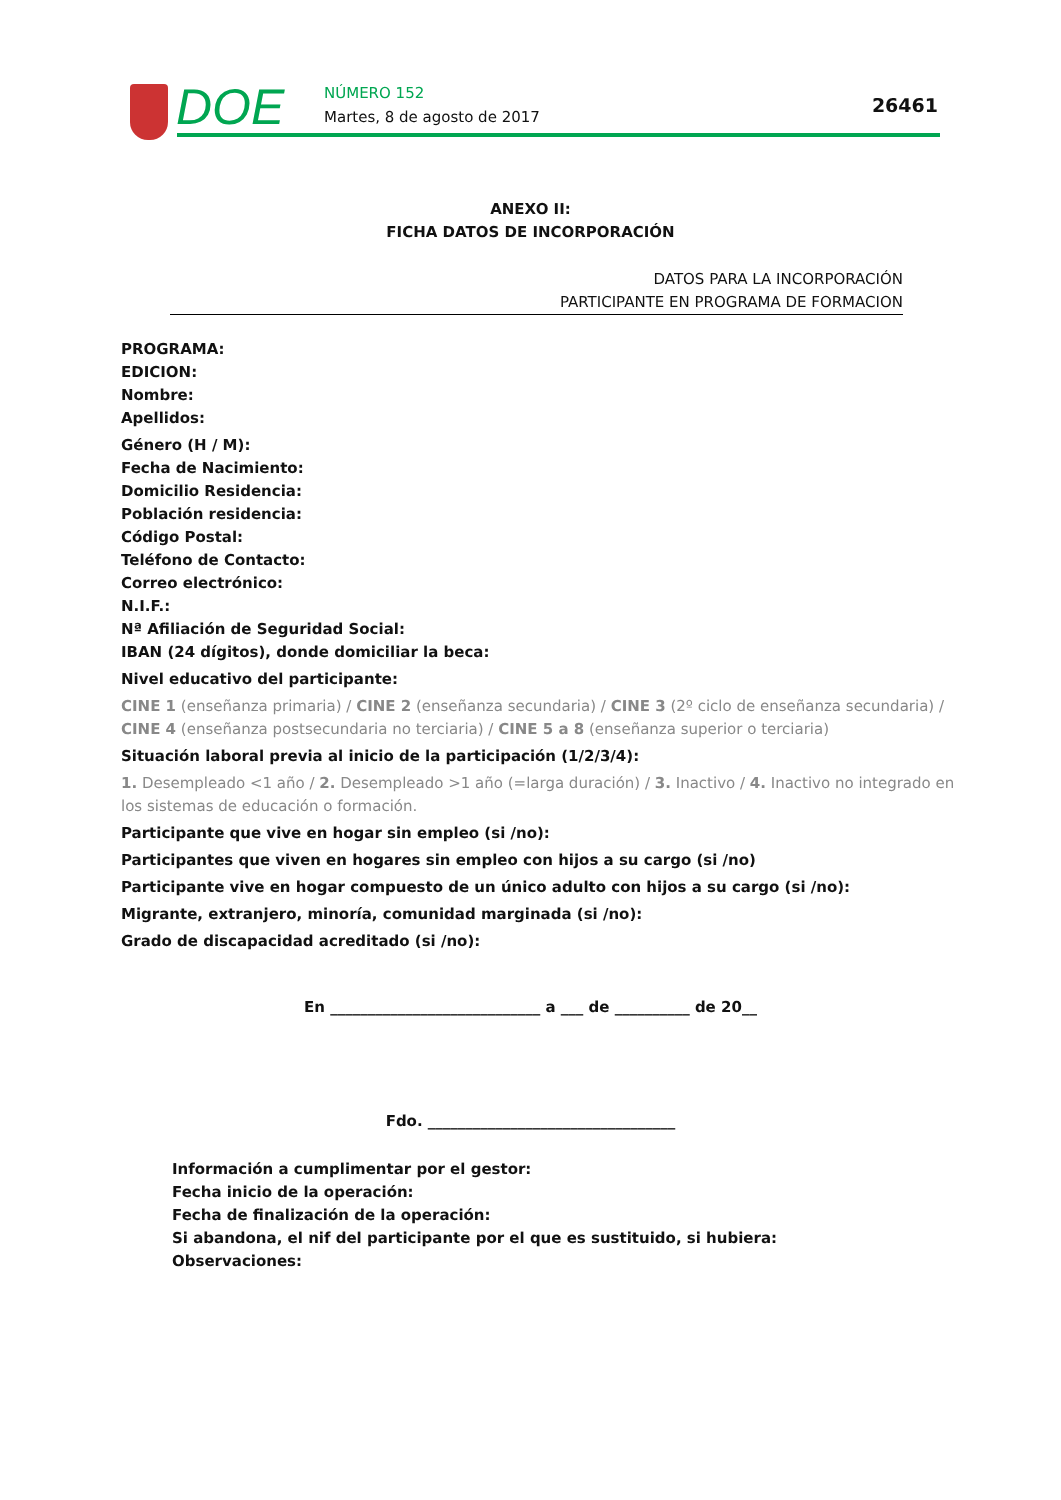DOE NÚMERO 152
Martes, 8 de agosto de 2017
26461
ANEXO II:
FICHA DATOS DE INCORPORACIÓN
DATOS PARA LA INCORPORACIÓN
PARTICIPANTE EN PROGRAMA DE FORMACION
PROGRAMA:
EDICION:
Nombre:
Apellidos:
Género (H / M):
Fecha de Nacimiento:
Domicilio Residencia:
Población residencia:
Código Postal:
Teléfono de Contacto:
Correo electrónico:
N.I.F.:
Nª Afiliación de Seguridad Social:
IBAN (24 dígitos), donde domiciliar la beca:
Nivel educativo del participante:
CINE 1 (enseñanza primaria) / CINE 2 (enseñanza secundaria) / CINE 3 (2º ciclo de enseñanza secundaria) / CINE 4 (enseñanza postsecundaria no terciaria) / CINE 5 a 8 (enseñanza superior o terciaria)
Situación laboral previa al inicio de la participación (1/2/3/4):
1. Desempleado <1 año / 2. Desempleado >1 año (=larga duración) / 3. Inactivo / 4. Inactivo no integrado en los sistemas de educación o formación.
Participante que vive en hogar sin empleo (si /no):
Participantes que viven en hogares sin empleo con hijos a su cargo (si /no)
Participante vive en hogar compuesto de un único adulto con hijos a su cargo (si /no):
Migrante, extranjero, minoría, comunidad marginada (si /no):
Grado de discapacidad acreditado (si /no):
En ____________________________ a ___ de __________ de 20__
Fdo. _________________________________
Información a cumplimentar por el gestor:
Fecha inicio de la operación:
Fecha de finalización de la operación:
Si abandona, el nif del participante por el que es sustituido, si hubiera:
Observaciones: